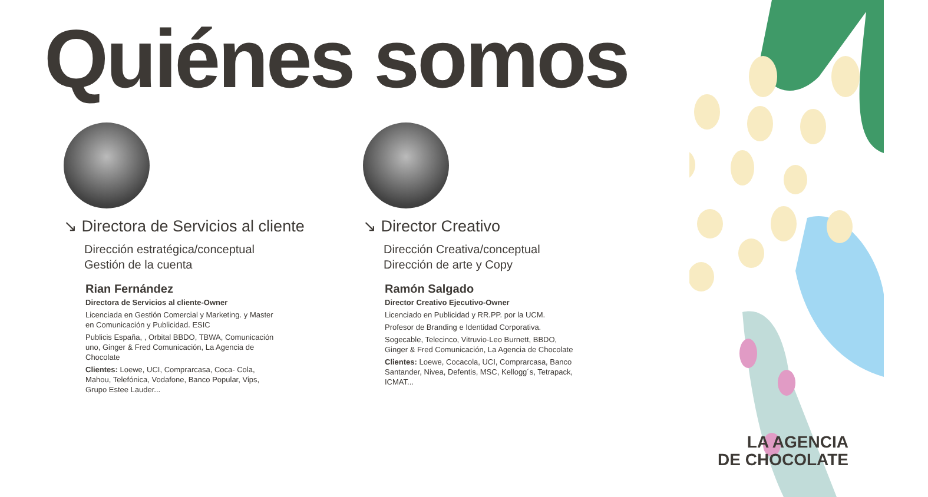Quiénes somos
↘ Directora de Servicios al cliente
Dirección estratégica/conceptual
Gestión de la cuenta
Rian Fernández
Directora de Servicios al cliente-Owner
Licenciada en Gestión Comercial y Marketing. y Master en Comunicación y Publicidad. ESIC
Publicis España, , Orbital BBDO, TBWA, Comunicación uno, Ginger & Fred Comunicación, La Agencia de Chocolate
Clientes: Loewe, UCI, Comprarcasa, Coca- Cola, Mahou, Telefónica, Vodafone, Banco Popular, Vips, Grupo Estee Lauder...
↘ Director Creativo
Dirección Creativa/conceptual
Dirección de arte y Copy
Ramón Salgado
Director Creativo Ejecutivo-Owner
Licenciado en Publicidad y RR.PP. por la UCM.
Profesor de Branding e Identidad Corporativa.
Sogecable, Telecinco, Vitruvio-Leo Burnett, BBDO, Ginger & Fred Comunicación, La Agencia de Chocolate
Clientes: Loewe, Cocacola, UCI, Comprarcasa, Banco Santander, Nivea, Defentis, MSC, Kellogg´s, Tetrapack, ICMAT...
LA AGENCIA
DE CHOCOLATE